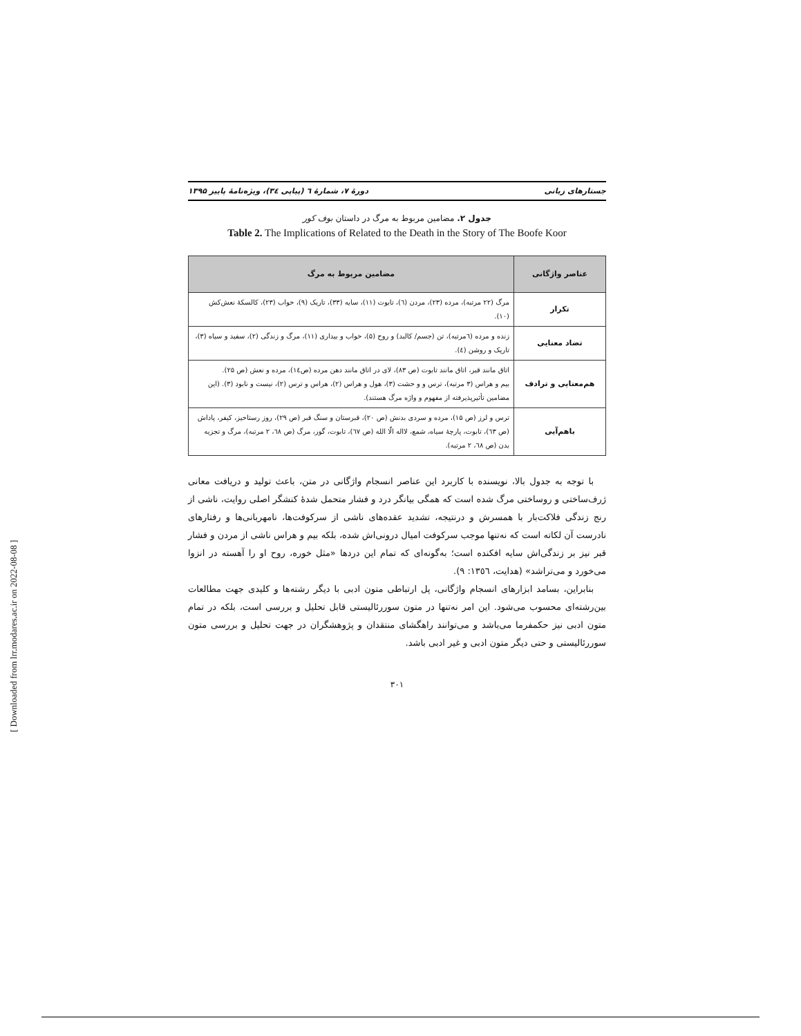جستارهای زبانی دورهٔ ۷، شمارهٔ ٦ (پیاپی ٣٤)، ویژه‌نامهٔ پاییز ۱۳۹۵
جدول ۲. مضامین مربوط به مرگ در داستان بوف کور
Table 2. The Implications of Related to the Death in the Story of The Boofe Koor
| عناصر واژگانی | مضامین مربوط به مرگ |
| --- | --- |
| تکرار | مرگ (۲۲ مرتبه)، مرده (۲۳)، مردن (٦)، تابوت (۱۱)، سایه (۳۳)، تاریک (۹)، خواب (۲۳)، کالسکهٔ نعش‌کش (۱۰). |
| تضاد معنایی | زنده و مرده (٦مرتبه)، تن (جسم/ کالبد) و روح (۵)، خواب و بیداری (۱۱)، مرگ و زندگی (۲)، سفید و سیاه (۳)، تاریک و روشن (٤). |
| هم‌معنایی و ترادف | اتاق مانند قبر، اتاق مانند تابوت (ص ۸۳)، لای در اتاق مانند دهن مرده (ص١٤)، مرده و نعش (ص ۲۵). بیم و هراس (۳ مرتبه)، ترس و و حشت (۳)، هول و هراس (۲)، هراس و ترس (۲)، نیست و نابود (۳). (این مضامین تأثیرپذیرفته از مفهوم و واژه مرگ هستند). |
| باهم‌آیی | ترس و لرز (ص ۱۵)، مرده و سردی بدنش (ص ۲۰)، قبرستان و سنگ قبر (ص ۲۹)، روز رستاخیز، کیفر، پاداش (ص ٦۳)، تابوت، پارچهٔ سیاه، شمع، لااله الّا الله (ص ٦۷)، تابوت، گور، مرگ (ص ٦۸، ۲ مرتبه)، مرگ و تجزیه بدن (ص ٦۸، ۲ مرتبه). |
با توجه به جدول بالا، نویسنده با کاربرد این عناصر انسجام واژگانی در متن، باعث تولید و دریافت معانی ژرف‌ساختی و روساختی مرگ شده است که همگی بیانگر درد و فشار متحمل شدهٔ کنشگر اصلی روایت، ناشی از رنج زندگی فلاکت‌بار با همسرش و درنتیجه، تشدید عقده‌های ناشی از سرکوفت‌ها، نامهربانی‌ها و رفتارهای نادرست آن لکاته است که نه‌تنها موجب سرکوفت امیال درونی‌اش شده، بلکه بیم و هراس ناشی از مردن و فشار قبر نیز بر زندگی‌اش سایه افکنده است؛ به‌گونه‌ای که تمام این دردها «مثل خوره، روح او را آهسته در انزوا می‌خورد و می‌تراشد» (هدایت، ١٣٥٦: ٩).
بنابراین، بسامد ابزارهای انسجام واژگانی، پل ارتباطی متون ادبی با دیگر رشته‌ها و کلیدی جهت مطالعات بین‌رشته‌ای محسوب می‌شود. این امر نه‌تنها در متون سوررئالیستی قابل تحلیل و بررسی است، بلکه در تمام متون ادبی نیز حکمفرما می‌باشد و می‌توانند راهگشای منتقدان و پژوهشگران در جهت تحلیل و بررسی متون سوررئالیستی و حتی دیگر متون ادبی و غیر ادبی باشد.
۳۰۱
[ Downloaded from lrr.modares.ac.ir on 2022-08-08 ]